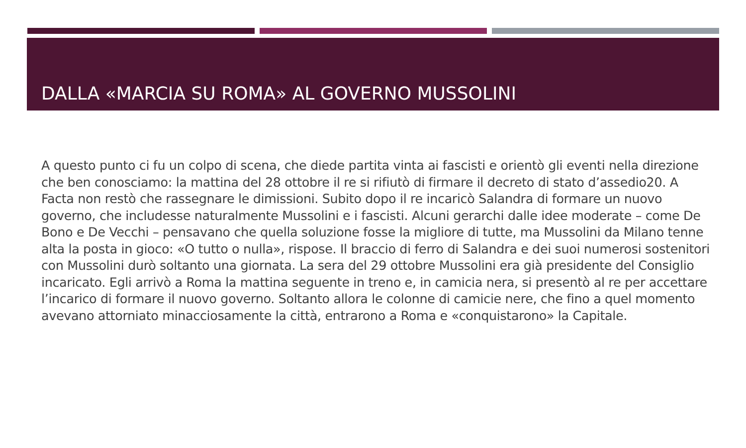DALLA «MARCIA SU ROMA» AL GOVERNO MUSSOLINI
A questo punto ci fu un colpo di scena, che diede partita vinta ai fascisti e orientò gli eventi nella direzione che ben conosciamo: la mattina del 28 ottobre il re si rifiutò di firmare il decreto di stato d’assedio20. A Facta non restò che rassegnare le dimissioni. Subito dopo il re incaricò Salandra di formare un nuovo governo, che includesse naturalmente Mussolini e i fascisti. Alcuni gerarchi dalle idee moderate – come De Bono e De Vecchi – pensavano che quella soluzione fosse la migliore di tutte, ma Mussolini da Milano tenne alta la posta in gioco: «O tutto o nulla», rispose. Il braccio di ferro di Salandra e dei suoi numerosi sostenitori con Mussolini durò soltanto una giornata. La sera del 29 ottobre Mussolini era già presidente del Consiglio incaricato. Egli arrivò a Roma la mattina seguente in treno e, in camicia nera, si presentò al re per accettare l’incarico di formare il nuovo governo. Soltanto allora le colonne di camicie nere, che fino a quel momento avevano attorniato minacciosamente la città, entrarono a Roma e «conquistarono» la Capitale.